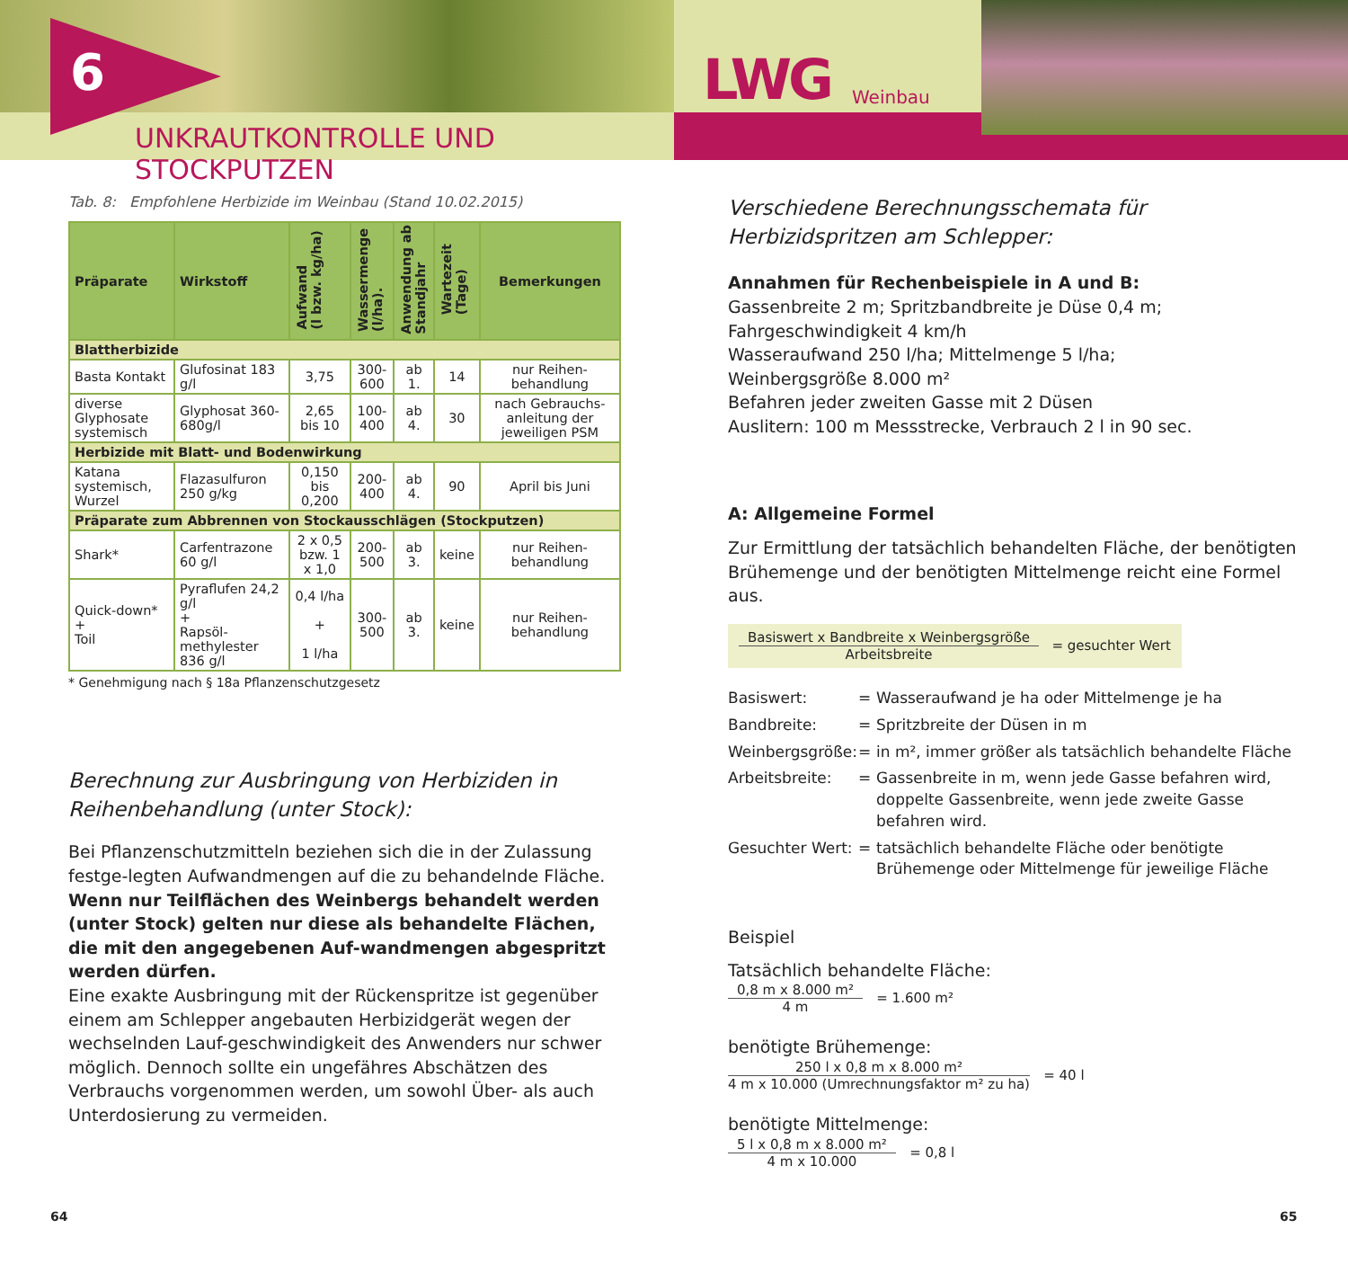6
UNKRAUTKONTROLLE UND STOCKPUTZEN
LWG Weinbau
Tab. 8: Empfohlene Herbizide im Weinbau (Stand 10.02.2015)
| Präparate | Wirkstoff | Aufwand (l bzw. kg/ha) | Wassermenge (l/ha). | Anwendung ab Standjahr | Wartezeit (Tage) | Bemerkungen |
| --- | --- | --- | --- | --- | --- | --- |
| Blattherbizide | | | | | | |
| Basta Kontakt | Glufosinat 183 g/l | 3,75 | 300-600 | ab 1. | 14 | nur Reihen-behandlung |
| diverse Glyphosate systemisch | Glyphosat 360-680g/l | 2,65 bis 10 | 100-400 | ab 4. | 30 | nach Gebrauchs-anleitung der jeweiligen PSM |
| Herbizide mit Blatt- und Bodenwirkung | | | | | | |
| Katana systemisch, Wurzel | Flazasulfuron 250 g/kg | 0,150 bis 0,200 | 200-400 | ab 4. | 90 | April bis Juni |
| Präparate zum Abbrennen von Stockausschlägen (Stockputzen) | | | | | | |
| Shark* | Carfentrazone 60 g/l | 2 x 0,5 bzw. 1 x 1,0 | 200-500 | ab 3. | keine | nur Reihen-behandlung |
| Quick-down* + Toil | Pyraflufen 24,2 g/l + Rapsöl-methylester 836 g/l | 0,4 l/ha + 1 l/ha | 300-500 | ab 3. | keine | nur Reihen-behandlung |
* Genehmigung nach § 18a Pflanzenschutzgesetz
Berechnung zur Ausbringung von Herbiziden in Reihenbehandlung (unter Stock):
Bei Pflanzenschutzmitteln beziehen sich die in der Zulassung festge-legten Aufwandmengen auf die zu behandelnde Fläche. Wenn nur Teilflächen des Weinbergs behandelt werden (unter Stock) gelten nur diese als behandelte Flächen, die mit den angegebenen Auf-wandmengen abgespritzt werden dürfen.
Eine exakte Ausbringung mit der Rückenspritze ist gegenüber einem am Schlepper angebauten Herbizidgerät wegen der wechselnden Lauf-geschwindigkeit des Anwenders nur schwer möglich. Dennoch sollte ein ungefähres Abschätzen des Verbrauchs vorgenommen werden, um sowohl Über- als auch Unterdosierung zu vermeiden.
Verschiedene Berechnungsschemata für Herbizidspritzen am Schlepper:
Annahmen für Rechenbeispiele in A und B:
Gassenbreite 2 m; Spritzbandbreite je Düse 0,4 m;
Fahrgeschwindigkeit 4 km/h
Wasseraufwand 250 l/ha; Mittelmenge 5 l/ha;
Weinbergsgröße 8.000 m²
Befahren jeder zweiten Gasse mit 2 Düsen
Auslitern: 100 m Messstrecke, Verbrauch 2 l in 90 sec.
A: Allgemeine Formel
Zur Ermittlung der tatsächlich behandelten Fläche, der benötigten Brühemenge und der benötigten Mittelmenge reicht eine Formel aus.
Basiswert x Bandbreite x Weinbergsgröße
Arbeitsbreite
= gesuchter Wert
Basiswert:
=
Wasseraufwand je ha oder Mittelmenge je ha
Bandbreite:
=
Spritzbreite der Düsen in m
Weinbergsgröße:
=
in m², immer größer als tatsächlich behandelte Fläche
Arbeitsbreite:
=
Gassenbreite in m, wenn jede Gasse befahren wird, doppelte Gassenbreite, wenn jede zweite Gasse befahren wird.
Gesuchter Wert:
=
tatsächlich behandelte Fläche oder benötigte Brühemenge oder Mittelmenge für jeweilige Fläche
Beispiel
Tatsächlich behandelte Fläche:
0,8 m x 8.000 m²
4 m
= 1.600 m²
benötigte Brühemenge:
250 l x 0,8 m x 8.000 m²
4 m x 10.000 (Umrechnungsfaktor m² zu ha)
= 40 l
benötigte Mittelmenge:
5 l x 0,8 m x 8.000 m²
4 m x 10.000
= 0,8 l
64 65